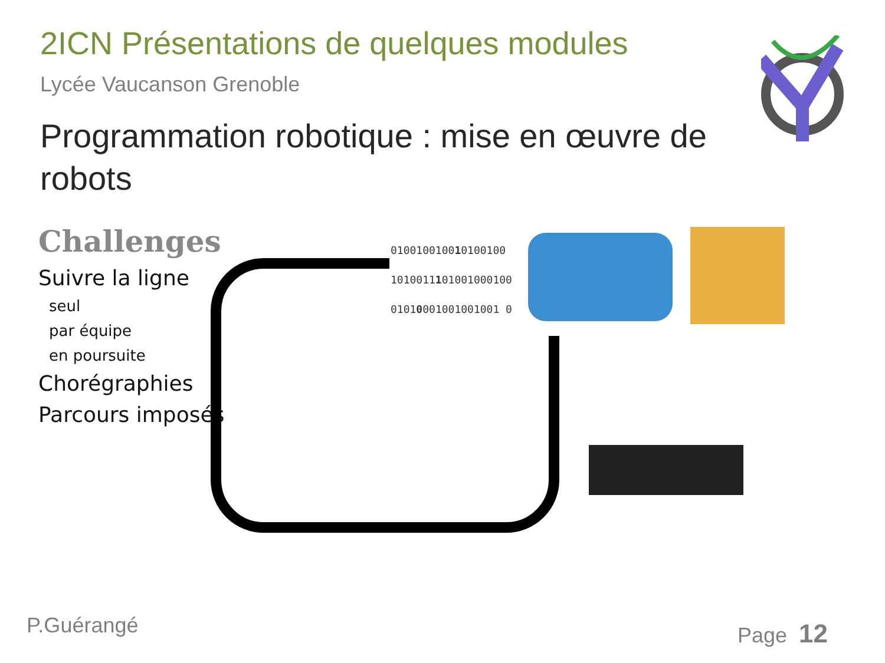2ICN Présentations de quelques modules
Lycée Vaucanson Grenoble
Programmation robotique : mise en œuvre de robots
Challenges
Suivre la ligne
seul
par équipe
en poursuite
Chorégraphies
Parcours imposés
010010010010100100
1010011101001000100
01010001001001001 0
P.Guérangé Page 12